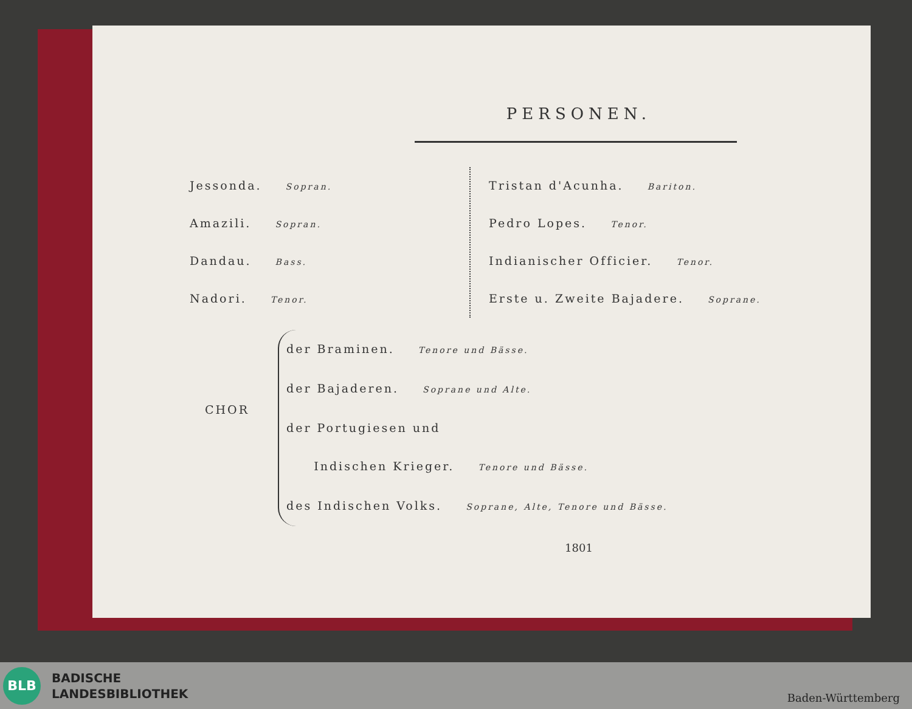PERSONEN.
Jessonda. Sopran.
Amazili. Sopran.
Dandau. Bass.
Nadori. Tenor.
Tristan d'Acunha. Bariton.
Pedro Lopes. Tenor.
Indianischer Officier. Tenor.
Erste u. Zweite Bajadere. Soprane.
CHOR
der Braminen. Tenore und Bässe.
der Bajaderen. Soprane und Alte.
der Portugiesen und
Indischen Krieger. Tenore und Bässe.
des Indischen Volks. Soprane, Alte, Tenore und Bässe.
1801
BLB
BADISCHE
LANDESBIBLIOTHEK
Baden-Württemberg